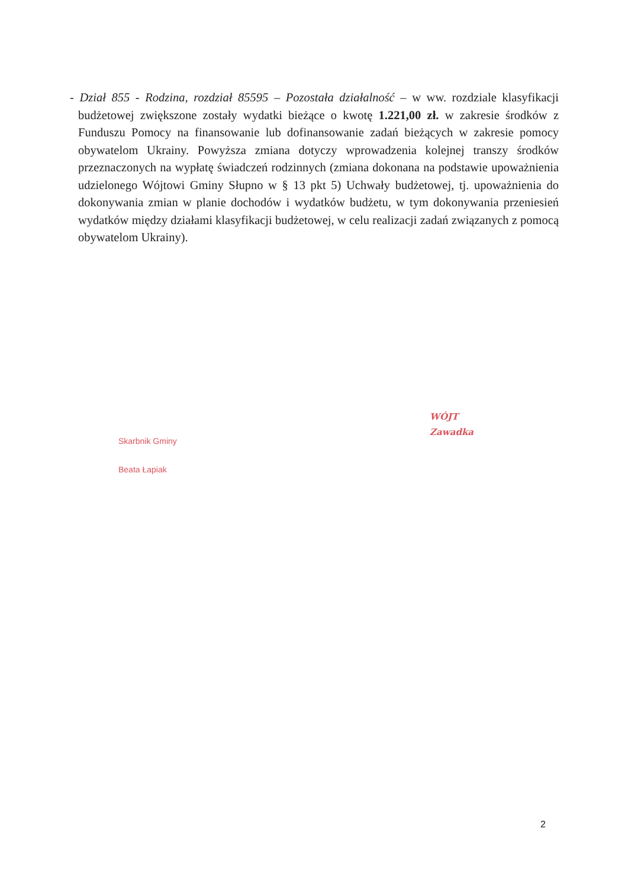- Dział 855 - Rodzina, rozdział 85595 – Pozostała działalność – w ww. rozdziale klasyfikacji budżetowej zwiększone zostały wydatki bieżące o kwotę 1.221,00 zł. w zakresie środków z Funduszu Pomocy na finansowanie lub dofinansowanie zadań bieżących w zakresie pomocy obywatelom Ukrainy. Powyższa zmiana dotyczy wprowadzenia kolejnej transzy środków przeznaczonych na wypłatę świadczeń rodzinnych (zmiana dokonana na podstawie upoważnienia udzielonego Wójtowi Gminy Słupno w § 13 pkt 5) Uchwały budżetowej, tj. upoważnienia do dokonywania zmian w planie dochodów i wydatków budżetu, w tym dokonywania przeniesień wydatków między działami klasyfikacji budżetowej, w celu realizacji zadań związanych z pomocą obywatelom Ukrainy).
Skarbnik Gminy
Beata Łapiak
WÓJT
Zawadka
2